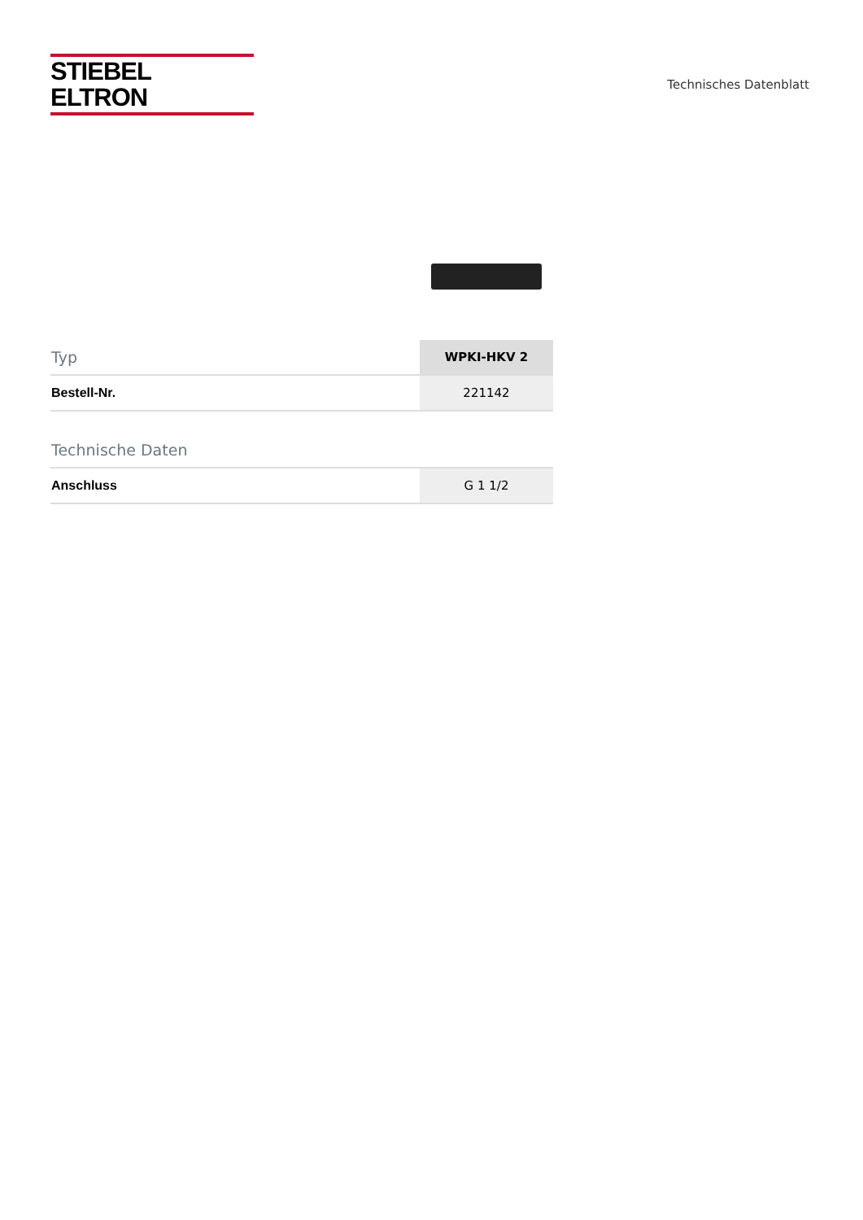STIEBEL ELTRON
Technisches Datenblatt
| Typ | WPKI-HKV 2 |
| Bestell-Nr. | 221142 |
| Technische Daten | |
| Anschluss | G 1 1/2 |